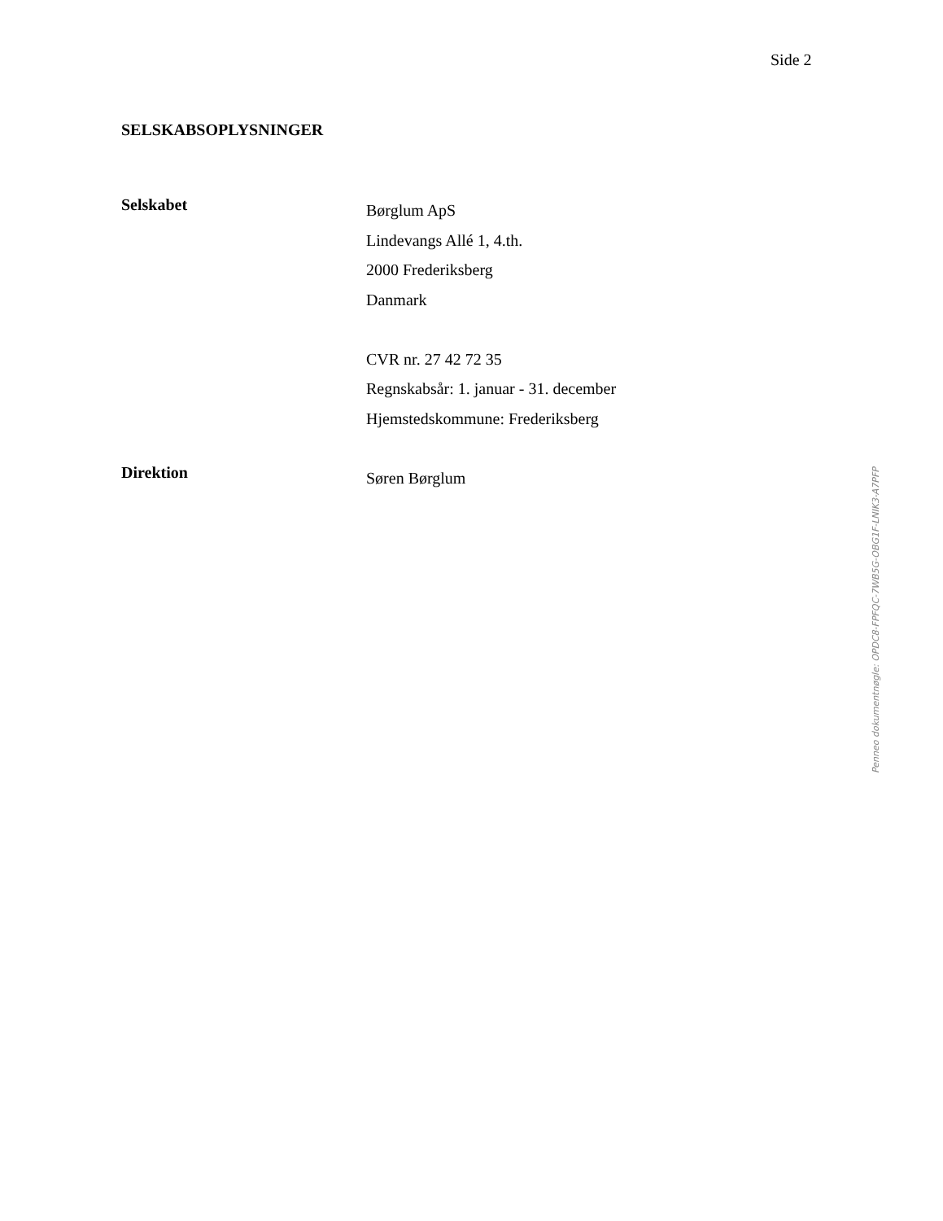Side 2
SELSKABSOPLYSNINGER
Selskabet
Børglum ApS
Lindevangs Allé 1, 4.th.
2000 Frederiksberg
Danmark
CVR nr. 27 42 72 35
Regnskabsår: 1. januar - 31. december
Hjemstedskommune: Frederiksberg
Direktion
Søren Børglum
Penneo dokumentnøgle: OPDC8-FPFQC-7WB5G-OBG1F-LNIK3-A7PFP